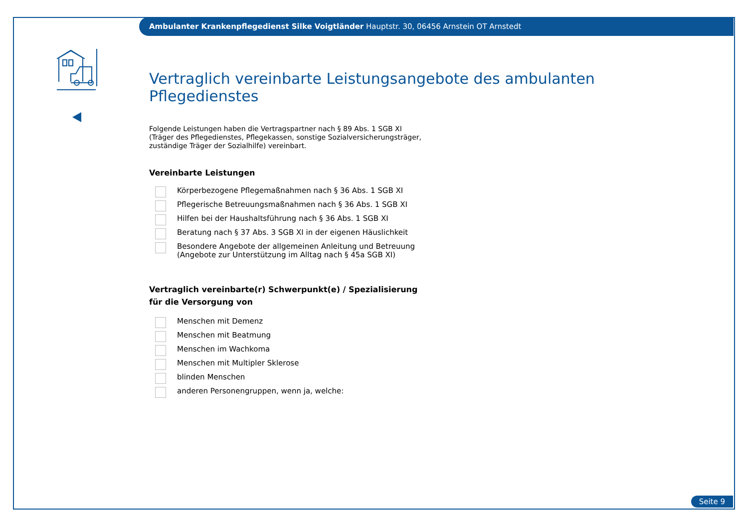Ambulanter Krankenpflegedienst Silke Voigtländer Hauptstr. 30, 06456 Arnstein OT Arnstedt
Vertraglich vereinbarte Leistungsangebote des ambulanten Pflegedienstes
Folgende Leistungen haben die Vertragspartner nach § 89 Abs. 1 SGB XI
(Träger des Pflegedienstes, Pflegekassen, sonstige Sozialversicherungsträger,
zuständige Träger der Sozialhilfe) vereinbart.
Vereinbarte Leistungen
Körperbezogene Pflegemaßnahmen nach § 36 Abs. 1 SGB XI
Pflegerische Betreuungsmaßnahmen nach § 36 Abs. 1 SGB XI
Hilfen bei der Haushaltsführung nach § 36 Abs. 1 SGB XI
Beratung nach § 37 Abs. 3 SGB XI in der eigenen Häuslichkeit
Besondere Angebote der allgemeinen Anleitung und Betreuung
(Angebote zur Unterstützung im Alltag nach § 45a SGB XI)
Vertraglich vereinbarte(r) Schwerpunkt(e) / Spezialisierung
für die Versorgung von
Menschen mit Demenz
Menschen mit Beatmung
Menschen im Wachkoma
Menschen mit Multipler Sklerose
blinden Menschen
anderen Personengruppen, wenn ja, welche:
Seite 9